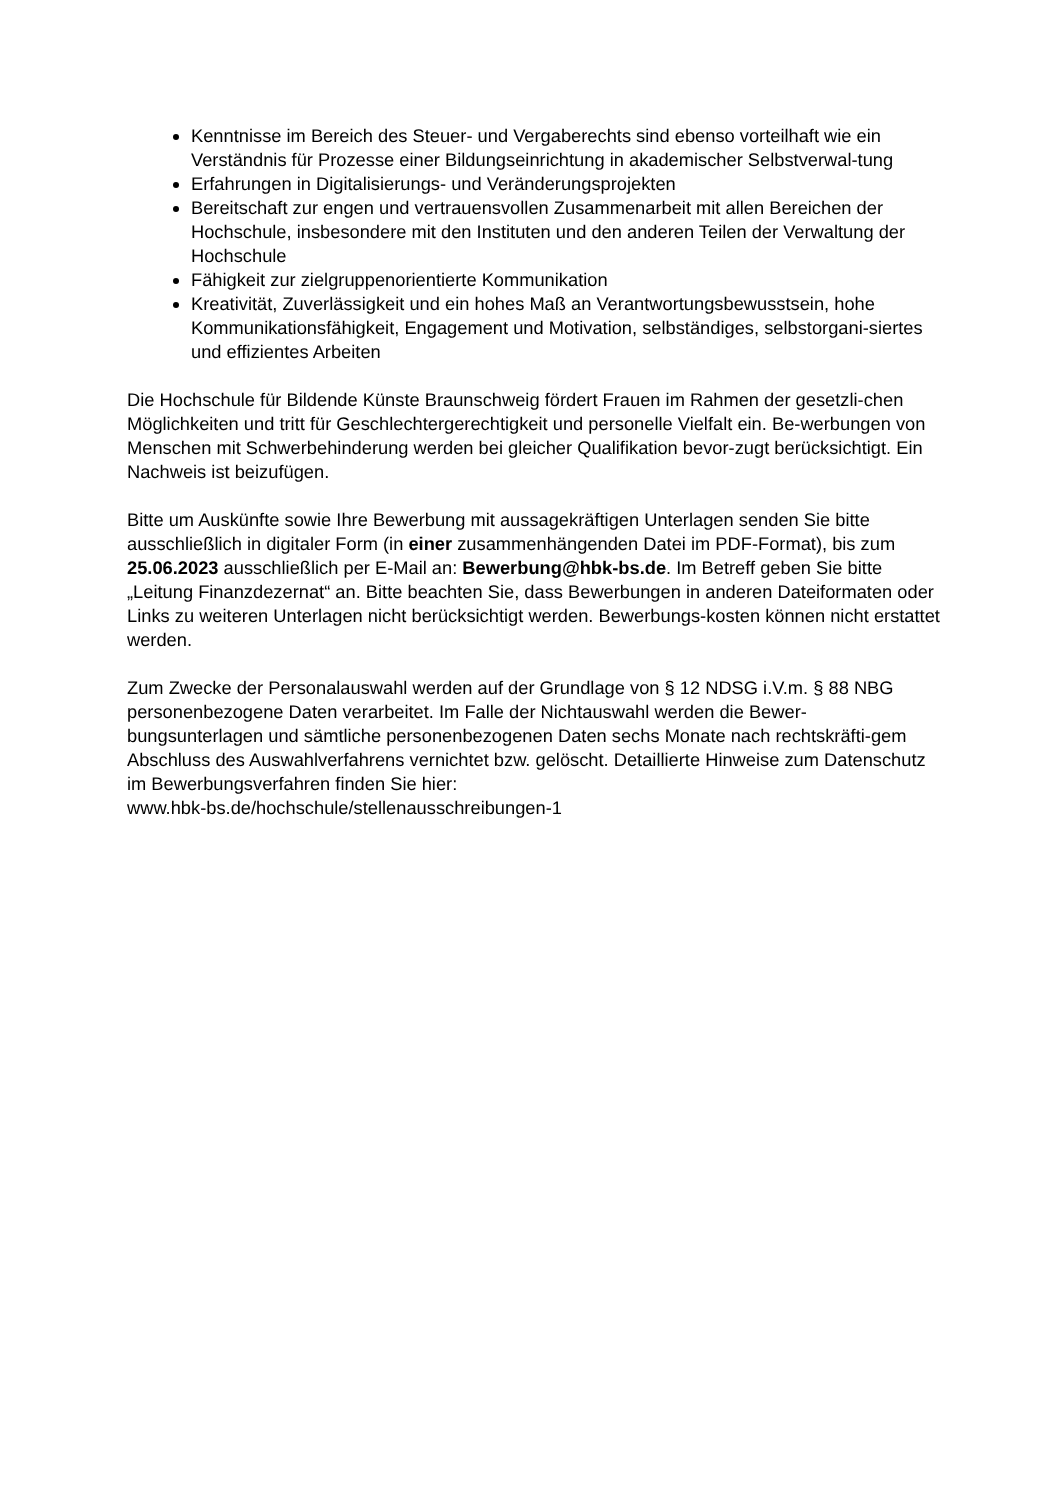Kenntnisse im Bereich des Steuer- und Vergaberechts sind ebenso vorteilhaft wie ein Verständnis für Prozesse einer Bildungseinrichtung in akademischer Selbstverwal-tung
Erfahrungen in Digitalisierungs- und Veränderungsprojekten
Bereitschaft zur engen und vertrauensvollen Zusammenarbeit mit allen Bereichen der Hochschule, insbesondere mit den Instituten und den anderen Teilen der Verwaltung der Hochschule
Fähigkeit zur zielgruppenorientierte Kommunikation
Kreativität, Zuverlässigkeit und ein hohes Maß an Verantwortungsbewusstsein, hohe Kommunikationsfähigkeit, Engagement und Motivation, selbständiges, selbstorgani-siertes und effizientes Arbeiten
Die Hochschule für Bildende Künste Braunschweig fördert Frauen im Rahmen der gesetzli-chen Möglichkeiten und tritt für Geschlechtergerechtigkeit und personelle Vielfalt ein. Be-werbungen von Menschen mit Schwerbehinderung werden bei gleicher Qualifikation bevor-zugt berücksichtigt. Ein Nachweis ist beizufügen.
Bitte um Auskünfte sowie Ihre Bewerbung mit aussagekräftigen Unterlagen senden Sie bitte ausschließlich in digitaler Form (in einer zusammenhängenden Datei im PDF-Format), bis zum 25.06.2023 ausschließlich per E-Mail an: Bewerbung@hbk-bs.de. Im Betreff geben Sie bitte „Leitung Finanzdezernat“ an. Bitte beachten Sie, dass Bewerbungen in anderen Dateiformaten oder Links zu weiteren Unterlagen nicht berücksichtigt werden. Bewerbungs-kosten können nicht erstattet werden.
Zum Zwecke der Personalauswahl werden auf der Grundlage von § 12 NDSG i.V.m. § 88 NBG personenbezogene Daten verarbeitet. Im Falle der Nichtauswahl werden die Bewer-bungsunterlagen und sämtliche personenbezogenen Daten sechs Monate nach rechtskräfti-gem Abschluss des Auswahlverfahrens vernichtet bzw. gelöscht. Detaillierte Hinweise zum Datenschutz im Bewerbungsverfahren finden Sie hier:
www.hbk-bs.de/hochschule/stellenausschreibungen-1